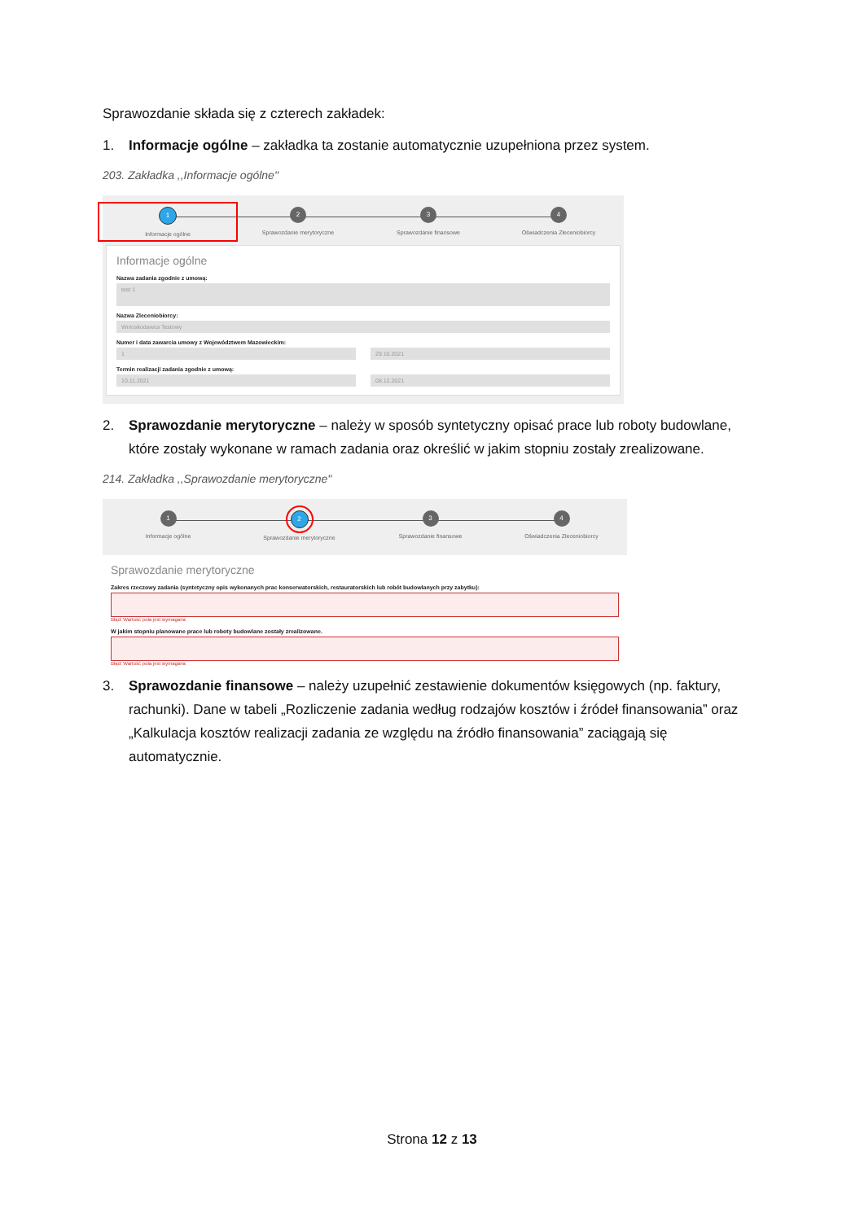Sprawozdanie składa się z czterech zakładek:
1. Informacje ogólne – zakładka ta zostanie automatycznie uzupełniona przez system.
203. Zakładka ,,Informacje ogólne"
1
Informacje ogólne
2
Sprawozdanie merytoryczne
3
Sprawozdanie finansowe
4
Oświadczenia Zleceniobiorcy
Informacje ogólne
Nazwa zadania zgodnie z umową:
test 1
Nazwa Zleceniobiorcy:
Wnioskodawca Testowy
Numer i data zawarcia umowy z Województwem Mazowieckim:
1 29.10.2021
Termin realizacji zadania zgodnie z umową:
10.11.2021 08.12.2021
2. Sprawozdanie merytoryczne – należy w sposób syntetyczny opisać prace lub roboty budowlane, które zostały wykonane w ramach zadania oraz określić w jakim stopniu zostały zrealizowane.
214. Zakładka ,,Sprawozdanie merytoryczne"
1
Informacje ogólne
2
Sprawozdanie merytoryczne
3
Sprawozdanie finansowe
4
Oświadczenia Zleceniobiorcy
Sprawozdanie merytoryczne
Zakres rzeczowy zadania (syntetyczny opis wykonanych prac konserwatorskich, restauratorskich lub robót budowlanych przy zabytku):
Błąd: Wartość pola jest wymagana
W jakim stopniu planowane prace lub roboty budowlane zostały zrealizowane.
Błąd: Wartość pola jest wymagana
3. Sprawozdanie finansowe – należy uzupełnić zestawienie dokumentów księgowych (np. faktury, rachunki). Dane w tabeli „Rozliczenie zadania według rodzajów kosztów i źródeł finansowania” oraz „Kalkulacja kosztów realizacji zadania ze względu na źródło finansowania” zaciągają się automatycznie.
Strona 12 z 13